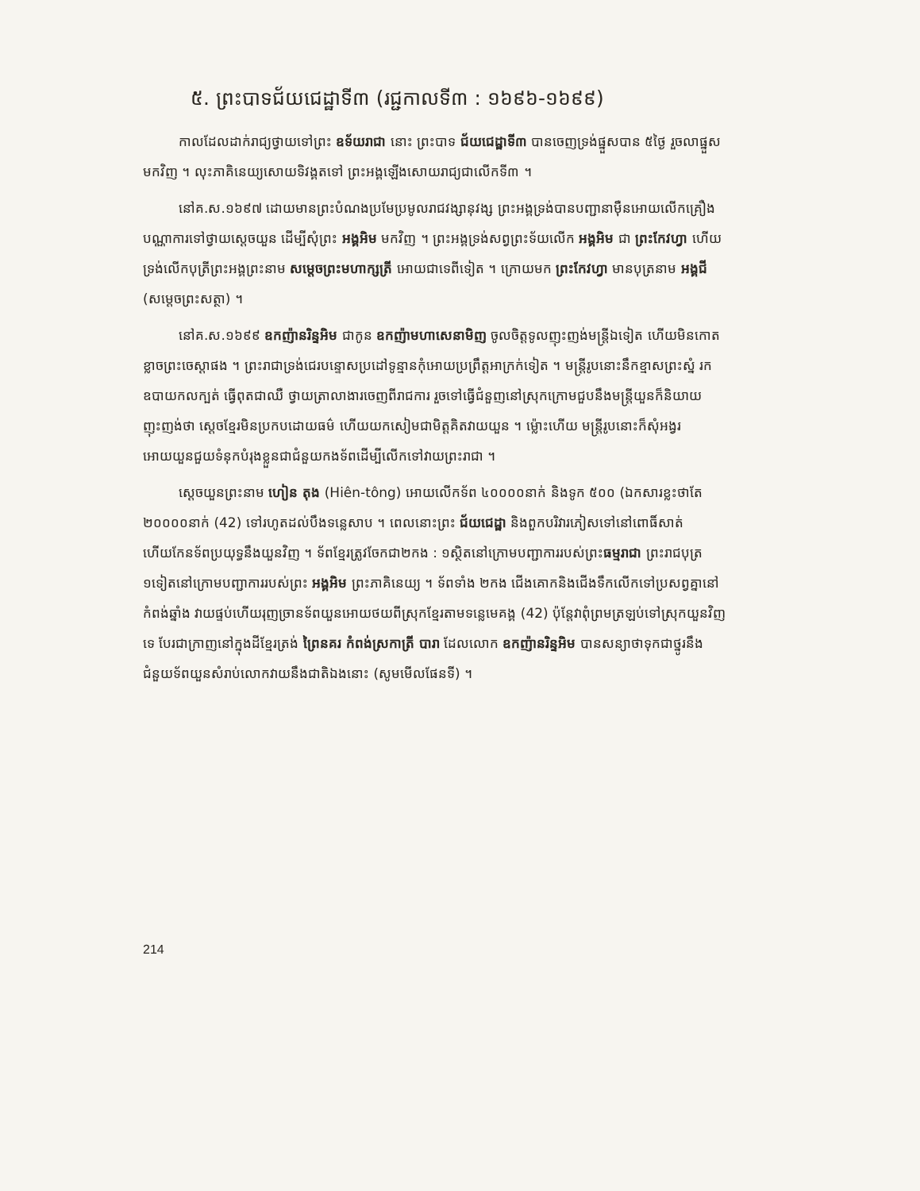៥. ព្រះបាទជ័យជេដ្ឋាទី៣ (រជ្ជកាលទី៣ : ១៦៩៦-១៦៩៩)
កាលដែលដាក់រាជ្យថ្វាយទៅព្រះ ឧទ័យរាជា នោះ ព្រះបាទ ជ័យជេដ្ឋាទី៣ បានចេញទ្រង់ផ្នួសបាន ៥ថ្ងៃ រួចលាផ្នួសមកវិញ ។ លុះភាគិនេយ្យសោយទិវង្គតទៅ ព្រះអង្គឡើងសោយរាជ្យជាលើកទី៣ ។
នៅគ.ស.១៦៩៧ ដោយមានព្រះបំណងប្រមែប្រមូលរាជវង្សានុវង្ស ព្រះអង្គទ្រង់បានបញ្ជានាម៉ឺនអោយលើកគ្រឿងបណ្ណាការទៅថ្វាយស្ដេចយួន ដើម្បីសុំព្រះ អង្គអិម មកវិញ ។ ព្រះអង្គទ្រង់សព្វព្រះទ័យលើក អង្គអិម ជា ព្រះកែវហ្វា ហើយទ្រង់លើកបុត្រីព្រះអង្គព្រះនាម សម្ដេចព្រះមហាក្សត្រី អោយជាទេពីទៀត ។ ក្រោយមក ព្រះកែវហ្វា មានបុត្រនាម អង្គជី (សម្ដេចព្រះសត្ថា) ។
នៅគ.ស.១៦៩៩ ឧកញ៉ានរិន្ទអិម ជាកូន ឧកញ៉ាមហាសេនាមិញ ចូលចិត្តទូលញុះញង់មន្ត្រីឯទៀត ហើយមិនកោតខ្លាចព្រះចេស្ដាផង ។ ព្រះរាជាទ្រង់ជេរបន្ទោសប្រដៅទូន្មានកុំអោយប្រព្រឹត្តអាក្រក់ទៀត ។ មន្ត្រីរូបនោះនឹកខ្មាសព្រះស្នំ រកឧបាយកលក្បត់ ធ្វើពុតជាឈឺ ថ្វាយត្រាលាងារចេញពីរាជការ រួចទៅធ្វើជំនួញនៅស្រុកក្រោមជួបនឹងមន្ត្រីយួនក៏និយាយញុះញង់ថា ស្ដេចខ្មែរមិនប្រកបដោយធម៌ ហើយយកសៀមជាមិត្តគិតវាយយួន ។ ម្ល៉ោះហើយ មន្ត្រីរូបនោះក៏សុំអង្វរអោយយួនជួយទំនុកបំរុងខ្លួនជាជំនួយកងទ័ពដើម្បីលើកទៅវាយព្រះរាជា ។
ស្ដេចយួនព្រះនាម ហៀន តុង (Hiên-tông) អោយលើកទ័ព ៤០០០០នាក់ និងទូក ៥០០ (ឯកសារខ្លះថាតែ ២០០០០នាក់ (42) ទៅរហូតដល់បឹងទន្លេសាប ។ ពេលនោះព្រះ ជ័យជេដ្ឋា និងពួកបរិវារភៀសទៅនៅពោធិ៍សាត់ ហើយកែនទ័ពប្រយុទ្ធនឹងយួនវិញ ។ ទ័ពខ្មែរត្រូវចែកជា២កង : ១ស្ថិតនៅក្រោមបញ្ជាការរបស់ព្រះធម្មរាជា ព្រះរាជបុត្រ ១ទៀតនៅក្រោមបញ្ជាការរបស់ព្រះ អង្គអិម ព្រះភាគិនេយ្យ ។ ទ័ពទាំង ២កង ជើងគោកនិងជើងទឹកលើកទៅប្រសព្វគ្នានៅកំពង់ឆ្នាំង វាយផ្ទប់ហើយរុញច្រានទ័ពយួនអោយថយពីស្រុកខ្មែរតាមទន្លេមេគង្គ (42) ប៉ុន្តែវាពុំព្រមត្រឡប់ទៅស្រុកយួនវិញទេ បែរជាក្រាញនៅក្នុងដីខ្មែរត្រង់ ព្រៃនគរ កំពង់ស្រកាត្រី បារា ដែលលោក ឧកញ៉ានរិន្ទអិម បានសន្យាថាទុកជាថ្នូរនឹងជំនួយទ័ពយួនសំរាប់លោកវាយនឹងជាតិឯងនោះ (សូមមើលផែនទី) ។
214